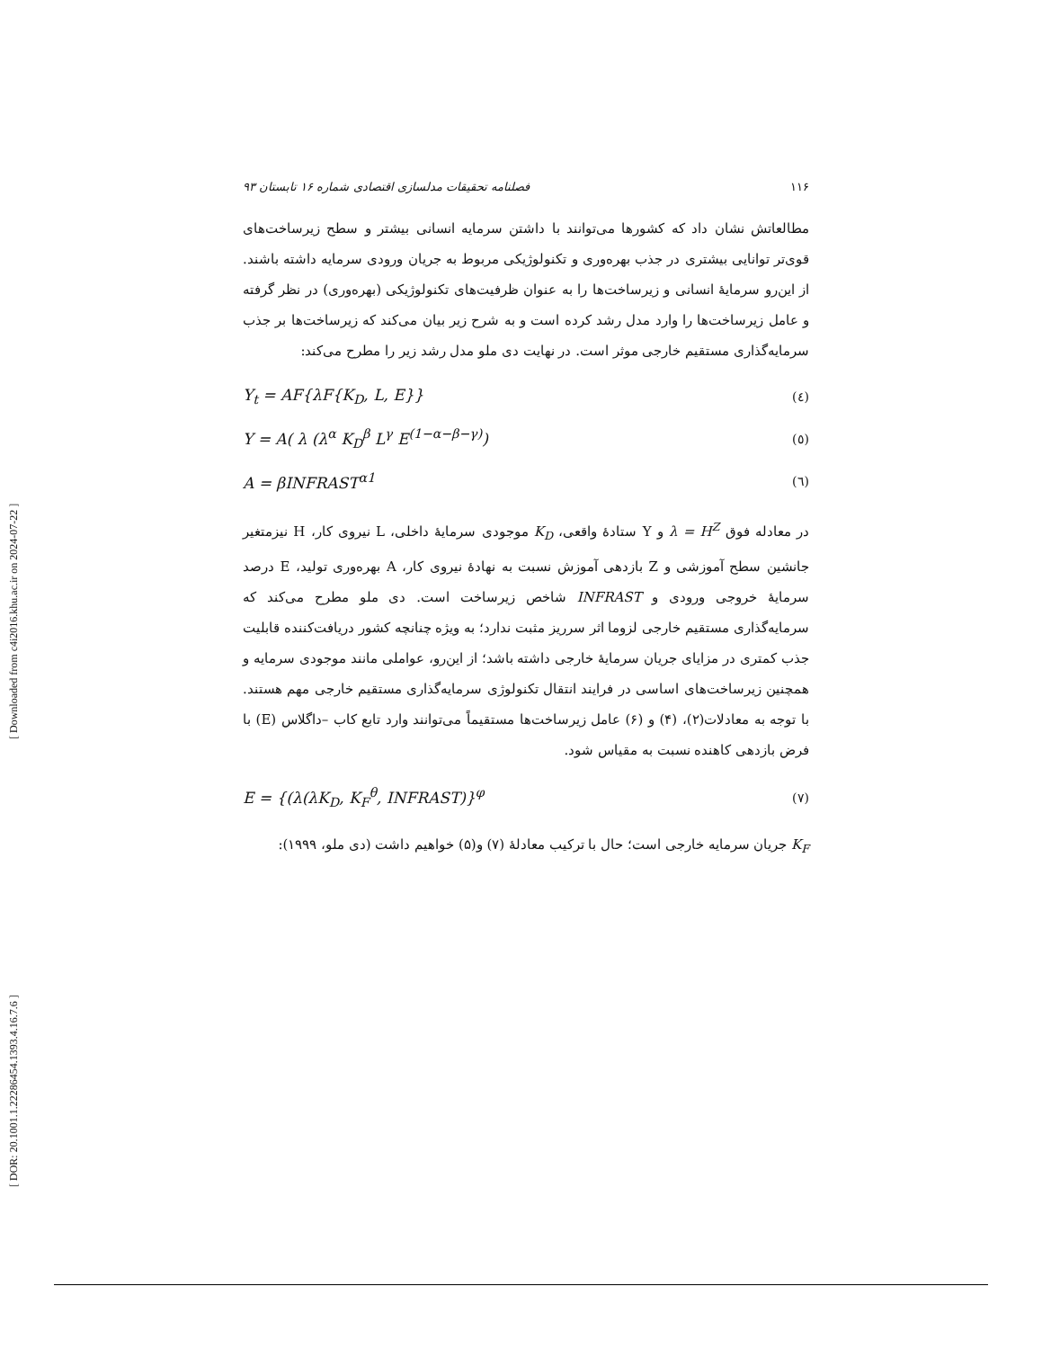[ DOR: 20.1001.1.22286454.1393.4.16.7.6 ] [ Downloaded from c4i2016.khu.ac.ir on 2024-07-22 ]
فصلنامه تحقیقات مدلسازی اقتصادی شماره ۱۶ تابستان ۹۳ ۱۱۶
مطالعاتش نشان داد که کشورها می‌توانند با داشتن سرمایه انسانی بیشتر و سطح زیرساخت‌های قوی‌تر توانایی بیشتری در جذب بهره‌وری و تکنولوژیکی مربوط به جریان ورودی سرمایه داشته باشند. از این‌رو سرمایهٔ انسانی و زیرساخت‌ها را به عنوان ظرفیت‌های تکنولوژیکی (بهره‌وری) در نظر گرفته و عامل زیرساخت‌ها را وارد مدل رشد کرده است و به شرح زیر بیان می‌کند که زیرساخت‌ها بر جذب سرمایه‌گذاری مستقیم خارجی موثر است. در نهایت دی ملو مدل رشد زیر را مطرح می‌کند:
Y<sub>t</sub> = AF{λF{K<sub>D</sub>, L, E}} (٤)
Y = A( λ (λ<sup>α</sup> K<sub>D</sub><sup>β</sup> L<sup>γ</sup> E<sup>(1−α−β−γ)</sup>) (٥)
A = βINFRAST<sup>α1</sup> (٦)
در معادله فوق λ = H<sup>Z</sup> و Y ستادهٔ واقعی، K<sub>D</sub> موجودی سرمایهٔ داخلی، L نیروی کار، H نیزمتغیر جانشین سطح آموزشی و Z بازدهی آموزش نسبت به نهادهٔ نیروی کار، A بهره‌وری تولید، E درصد سرمایهٔ خروجی ورودی و INFRAST شاخص زیرساخت است. دی ملو مطرح می‌کند که سرمایه‌گذاری مستقیم خارجی لزوما اثر سرریز مثبت ندارد؛ به ویژه چنانچه کشور دریافت‌کننده قابلیت جذب کمتری در مزایای جریان سرمایهٔ خارجی داشته باشد؛ از این‌رو، عواملی مانند موجودی سرمایه و همچنین زیرساخت‌های اساسی در فرایند انتقال تکنولوژی سرمایه‌گذاری مستقیم خارجی مهم هستند. با توجه به معادلات(۲)، (۴) و (۶) عامل زیرساخت‌ها مستقیماً می‌توانند وارد تابع کاب –داگلاس (E) با فرض بازدهی کاهنده نسبت به مقیاس شود.
E = {(λ(λK<sub>D</sub>, K<sub>F</sub><sup>θ</sup>, INFRAST)}<sup>φ</sup> (٧)
K<sub>F</sub> جریان سرمایه خارجی است؛ حال با ترکیب معادلهٔ (۷) و(۵) خواهیم داشت (دی ملو، ۱۹۹۹):